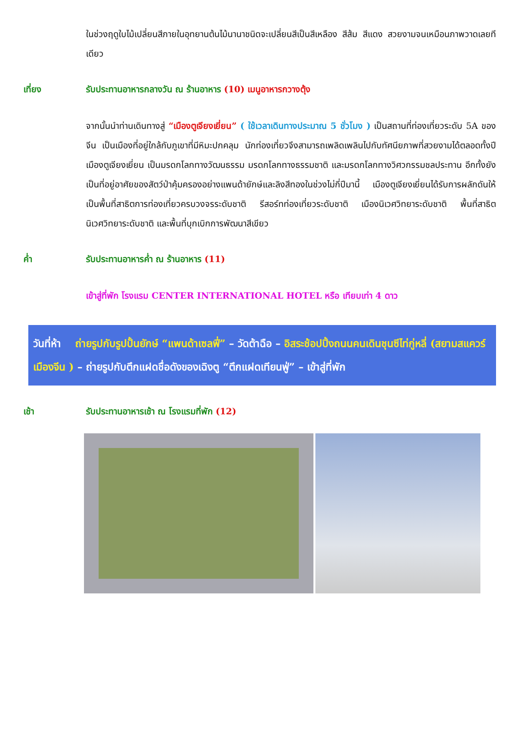ในช่วงฤดูใบไม้เปลี่ยนสีภายในอุทยานต้นไม้นานาชนิดจะเปลี่ยนสีเป็นสีเหลือง สีส้ม สีแดง สวยงามจนเหมือนภาพวาดเลยทีเดียว
เที่ยง รับประทานอาหารกลางวัน ณ ร้านอาหาร (10) เมนูอาหารกวางตุ้ง
จากนั้นนำท่านเดินทางสู่ “เมืองตูเจียงเยี่ยน” ( ใช้เวลาเดินทางประมาณ 5 ชั่วโมง ) เป็นสถานที่ท่องเที่ยวระดับ 5A ของจีน เป็นเมืองที่อยู่ใกล้กับภูเขาที่มีหิมะปกคลุม นักท่องเที่ยวจึงสามารถเพลิดเพลินไปกับทัศนียภาพที่สวยงามได้ตลอดทั้งปี เมืองตูเจียงเยี่ยน เป็นมรดกโลกทางวัฒนธรรม มรดกโลกทางธรรมชาติ และมรดกโลกทางวิศวกรรมชลประทาน อีกทั้งยังเป็นที่อยู่อาศัยของสัตว์ป่าคุ้มครองอย่างแพนด้ายักษ์และลิงสีทองในช่วงไม่กี่ปีมานี้ เมืองตูเจียงเยี่ยนได้รับการผลักดันให้เป็นพื้นที่สาธิตการท่องเที่ยวครบวงจรระดับชาติ รีสอร์ทท่องเที่ยวระดับชาติ เมืองนิเวศวิทยาระดับชาติ พื้นที่สาธิตนิเวศวิทยาระดับชาติ และพื้นที่บุกเบิกการพัฒนาสีเขียว
ค่ำ รับประทานอาหารค่ำ ณ ร้านอาหาร (11)
เข้าสู่ที่พัก โรงแรม CENTER INTERNATIONAL HOTEL หรือ เทียบเท่า 4 ดาว
วันที่ห้า ถ่ายรูปกับรูปปั้นยักษ์ “แพนด้าเซลฟี่” – วัดต้าฉือ – อิสระช้อปปิ้งถนนคนเดินชุนซีไท่กู่หลี่ (สยามสแควร์เมืองจีน ) – ถ่ายรูปกับตึกแฝดชื่อดังของเฉิงตู “ตึกแฝดเทียนฟู่” – เข้าสู่ที่พัก
เช้า รับประทานอาหารเช้า ณ โรงแรมที่พัก (12)